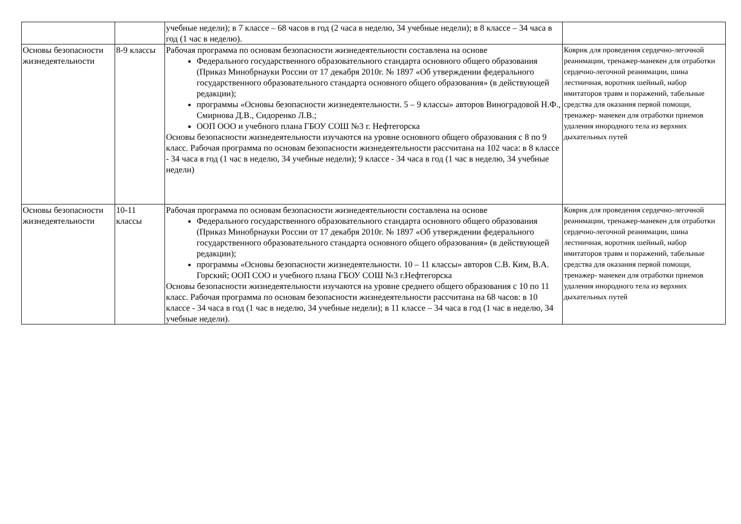| | | учебные недели); в 7 классе – 68 часов в год (2 часа в неделю, 34 учебные недели); в 8 классе – 34 часа в год (1 час в неделю). | |
| Основы безопасности жизнедеятельности | 8-9 классы | Рабочая программа по основам безопасности жизнедеятельности составлена на основе Федерального государственного образовательного стандарта основного общего образования (Приказ Минобрнауки России от 17 декабря 2010г. № 1897 «Об утверждении федерального государственного образовательного стандарта основного общего образования» (в действующей редакции); программы «Основы безопасности жизнедеятельности. 5 – 9 классы» авторов Виноградовой Н.Ф., Смирнова Д.В., Сидоренко Л.В.; ООП ООО и учебного плана ГБОУ СОШ №3 г. Нефтегорска Основы безопасности жизнедеятельности изучаются на уровне основного общего образования с 8 по 9 класс. Рабочая программа по основам безопасности жизнедеятельности рассчитана на 102 часа: в 8 классе - 34 часа в год (1 час в неделю, 34 учебные недели); 9 классе - 34 часа в год (1 час в неделю, 34 учебные недели) | Коврик для проведения сердечно-легочной реанимации, тренажер-манекен для отработки сердечно-легочной реанимации, шина лестничная, воротник шейный, набор имитаторов травм и поражений, табельные средства для оказания первой помощи, тренажер- манекен для отработки приемов удаления инородного тела из верхних дыхательных путей |
| Основы безопасности жизнедеятельности | 10-11 классы | Рабочая программа по основам безопасности жизнедеятельности составлена на основе Федерального государственного образовательного стандарта основного общего образования (Приказ Минобрнауки России от 17 декабря 2010г. № 1897 «Об утверждении федерального государственного образовательного стандарта основного общего образования» (в действующей редакции); программы «Основы безопасности жизнедеятельности. 10 – 11 классы» авторов С.В. Ким, В.А. Горский; ООП СОО и учебного плана ГБОУ СОШ №3 г.Нефтегорска Основы безопасности жизнедеятельности изучаются на уровне среднего общего образования с 10 по 11 класс. Рабочая программа по основам безопасности жизнедеятельности рассчитана на 68 часов: в 10 классе - 34 часа в год (1 час в неделю, 34 учебные недели); в 11 классе – 34 часа в год (1 час в неделю, 34 учебные недели). | Коврик для проведения сердечно-легочной реанимации, тренажер-манекен для отработки сердечно-легочной реанимации, шина лестничная, воротник шейный, набор имитаторов травм и поражений, табельные средства для оказания первой помощи, тренажер- манекен для отработки приемов удаления инородного тела из верхних дыхательных путей |